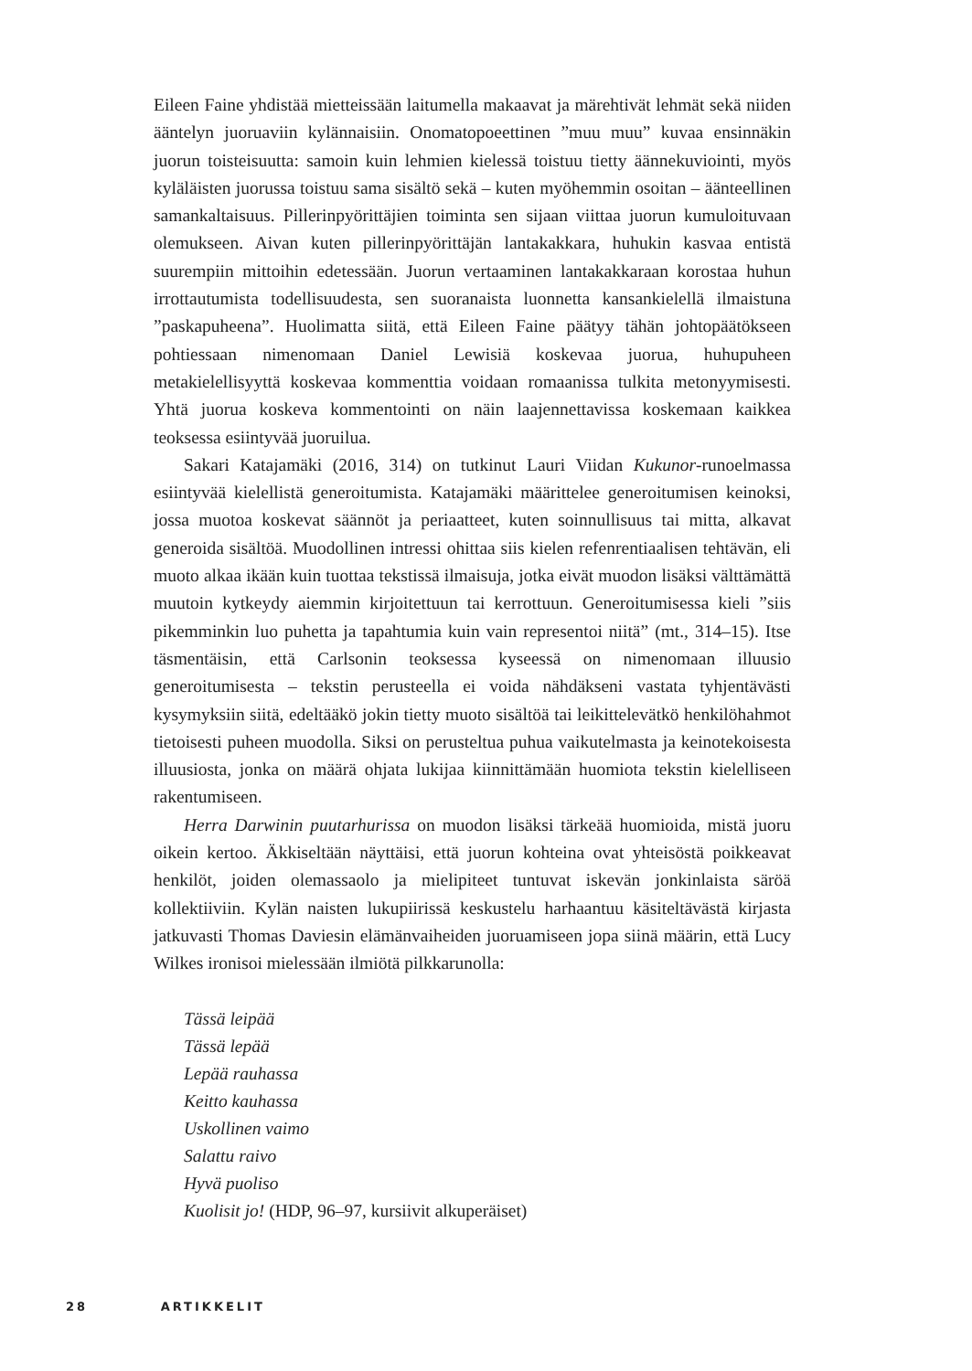Eileen Faine yhdistää mietteissään laitumella makaavat ja märehtivät lehmät sekä niiden ääntelyn juoruaviin kylännaisiin. Onomatopoeettinen ”muu muu” kuvaa ensinnäkin juorun toisteisuutta: samoin kuin lehmien kielessä toistuu tietty äännekuviointi, myös kyläläisten juorussa toistuu sama sisältö sekä – kuten myöhemmin osoitan – äänteellinen samankaltaisuus. Pillerinpyörittäjien toiminta sen sijaan viittaa juorun kumuloituvaan olemukseen. Aivan kuten pillerinpyörittäjän lantakakkara, huhukin kasvaa entistä suurempiin mittoihin edetessään. Juorun vertaaminen lantakakkaraan korostaa huhun irrottautumista todellisuudesta, sen suoranaista luonnetta kansankielellä ilmaistuna ”paskapuheena”. Huolimatta siitä, että Eileen Faine päätyy tähän johtopäätökseen pohtiessaan nimenomaan Daniel Lewisiä koskevaa juorua, huhupuheen metakielellisyyttä koskevaa kommenttia voidaan romaanissa tulkita metonyymisesti. Yhtä juorua koskeva kommentointi on näin laajennettavissa koskemaan kaikkea teoksessa esiintyvää juoruilua.
Sakari Katajamäki (2016, 314) on tutkinut Lauri Viidan Kukunor-runoelmassa esiintyvää kielellistä generoitumista. Katajamäki määrittelee generoitumisen keinoksi, jossa muotoa koskevat säännöt ja periaatteet, kuten soinnullisuus tai mitta, alkavat generoida sisältöä. Muodollinen intressi ohittaa siis kielen refenrentiaalisen tehtävän, eli muoto alkaa ikään kuin tuottaa tekstissä ilmaisuja, jotka eivät muodon lisäksi välttämättä muutoin kytkeydy aiemmin kirjoitettuun tai kerrottuun. Generoitumisessa kieli ”siis pikemminkin luo puhetta ja tapahtumia kuin vain representoi niitä” (mt., 314–15). Itse täsmentäisin, että Carlsonin teoksessa kyseessä on nimenomaan illuusio generoitumisesta – tekstin perusteella ei voida nähdäkseni vastata tyhjentävästi kysymyksiin siitä, edeltääkö jokin tietty muoto sisältöä tai leikittelevätkö henkilöhahmot tietoisesti puheen muodolla. Siksi on perusteltua puhua vaikutelmasta ja keinotekoisesta illuusiosta, jonka on määrä ohjata lukijaa kiinnittämään huomiota tekstin kielelliseen rakentumiseen.
Herra Darwinin puutarhurissa on muodon lisäksi tärkeää huomioida, mistä juoru oikein kertoo. Äkkiseltään näyttäisi, että juorun kohteina ovat yhteisöstä poikkeavat henkilöt, joiden olemassaolo ja mielipiteet tuntuvat iskevän jonkinlaista säröä kollektiiviin. Kylän naisten lukupiirissä keskustelu harhaantuu käsiteltävästä kirjasta jatkuvasti Thomas Daviesin elämänvaiheiden juoruamiseen jopa siinä määrin, että Lucy Wilkes ironisoi mielessään ilmiötä pilkkarunolla:
Tässä leipää
Tässä lepää
Lepää rauhassa
Keitto kauhassa
Uskollinen vaimo
Salattu raivo
Hyvä puoliso
Kuolisit jo! (HDP, 96–97, kursiivit alkuperäiset)
28 ARTIKKELIT